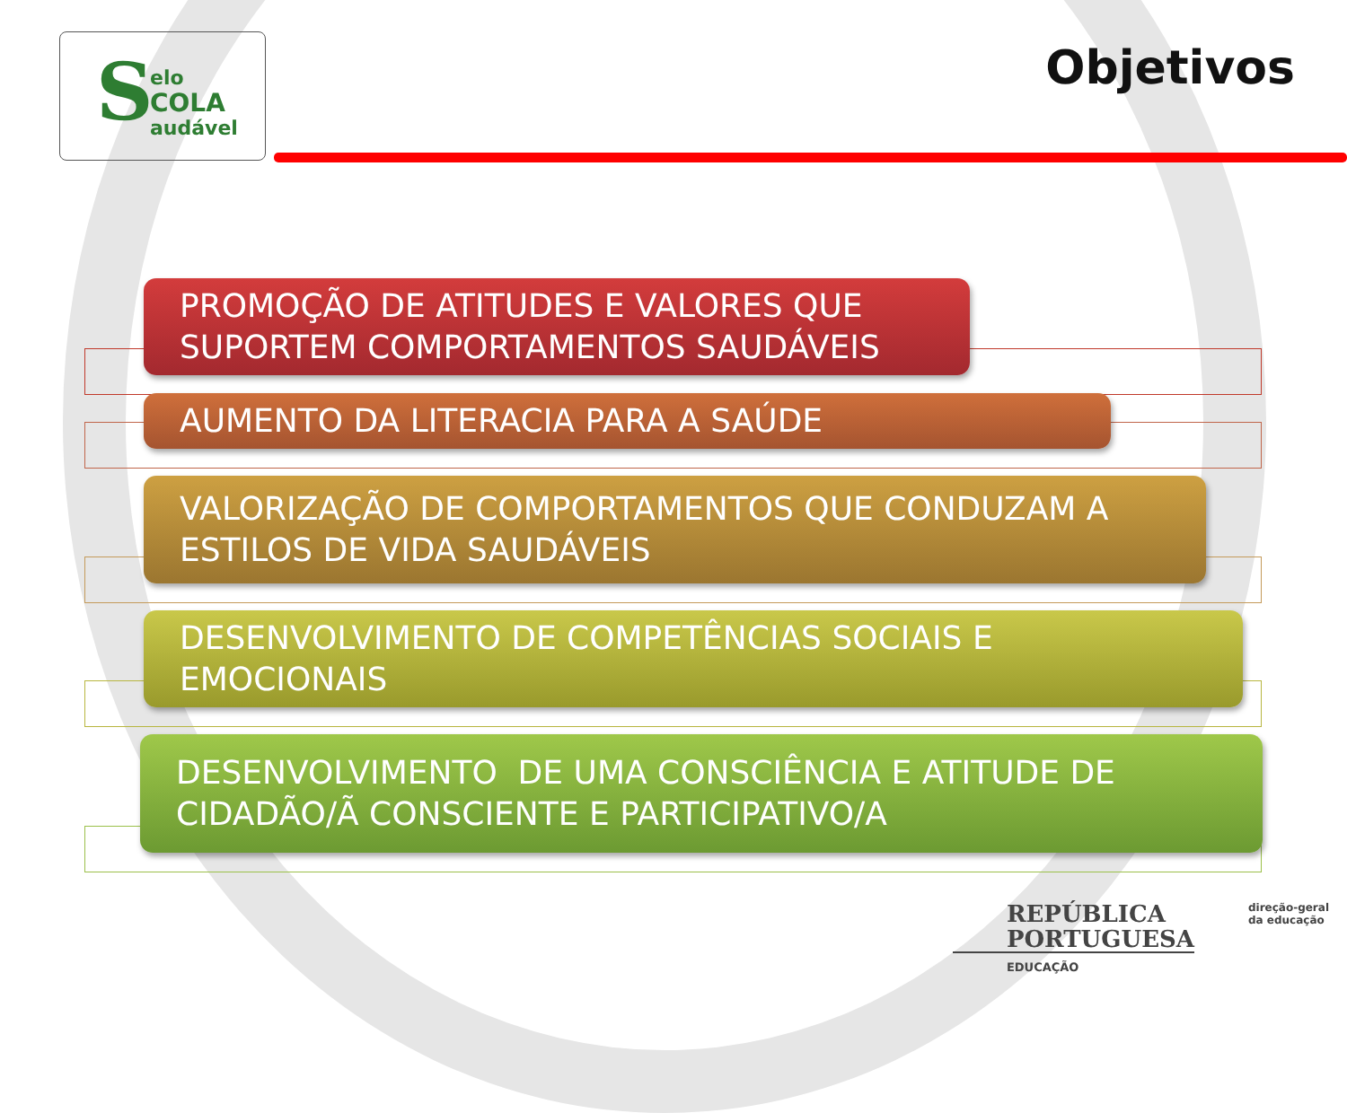S elo
COLA
audável
Objetivos
PROMOÇÃO DE ATITUDES E VALORES QUE SUPORTEM COMPORTAMENTOS SAUDÁVEIS
AUMENTO DA LITERACIA PARA A SAÚDE
VALORIZAÇÃO DE COMPORTAMENTOS QUE CONDUZAM A ESTILOS DE VIDA SAUDÁVEIS
DESENVOLVIMENTO DE COMPETÊNCIAS SOCIAIS E EMOCIONAIS
DESENVOLVIMENTO DE UMA CONSCIÊNCIA E ATITUDE DE CIDADÃO/Ã CONSCIENTE E PARTICIPATIVO/A
REPÚBLICA
PORTUGUESA
EDUCAÇÃO
direção-geral
da educação